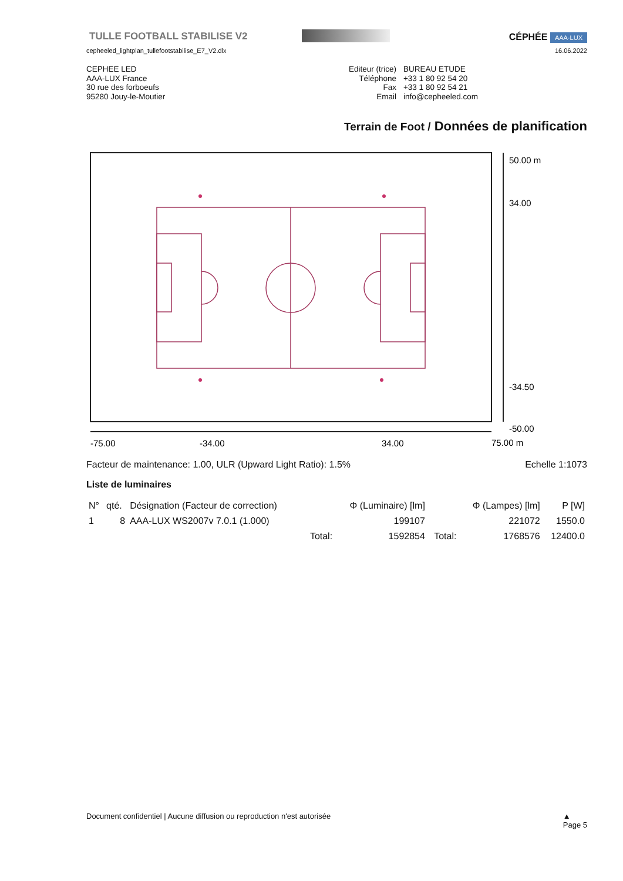TULLE FOOTBALL STABILISE V2
CÉPHÉE AAA·LUX
cepheeled_lightplan_tullefootstabilise_E7_V2.dlx
16.06.2022
CEPHEE LED
AAA-LUX France
30 rue des forboeufs
95280 Jouy-le-Moutier
| Editeur (trice) | BUREAU ETUDE |
| Téléphone | +33 1 80 92 54 20 |
| Fax | +33 1 80 92 54 21 |
| Email | info@cepheeled.com |
Terrain de Foot / Données de planification
50.00 m
34.00
-34.50
-50.00
-75.00
-34.00
34.00
75.00 m
Facteur de maintenance: 1.00, ULR (Upward Light Ratio): 1.5% Echelle 1:1073
Liste de luminaires
| N° | qté. | Désignation (Facteur de correction) | | Φ (Luminaire) [lm] | | Φ (Lampes) [lm] | P [W] |
| --- | --- | --- | --- | --- | --- | --- | --- |
| 1 | 8 | AAA-LUX WS2007v 7.0.1 (1.000) | | 199107 | | 221072 | 1550.0 |
| | | | Total: | 1592854 | Total: | 1768576 | 12400.0 |
Document confidentiel | Aucune diffusion ou reproduction n'est autorisée ▲
Page 5